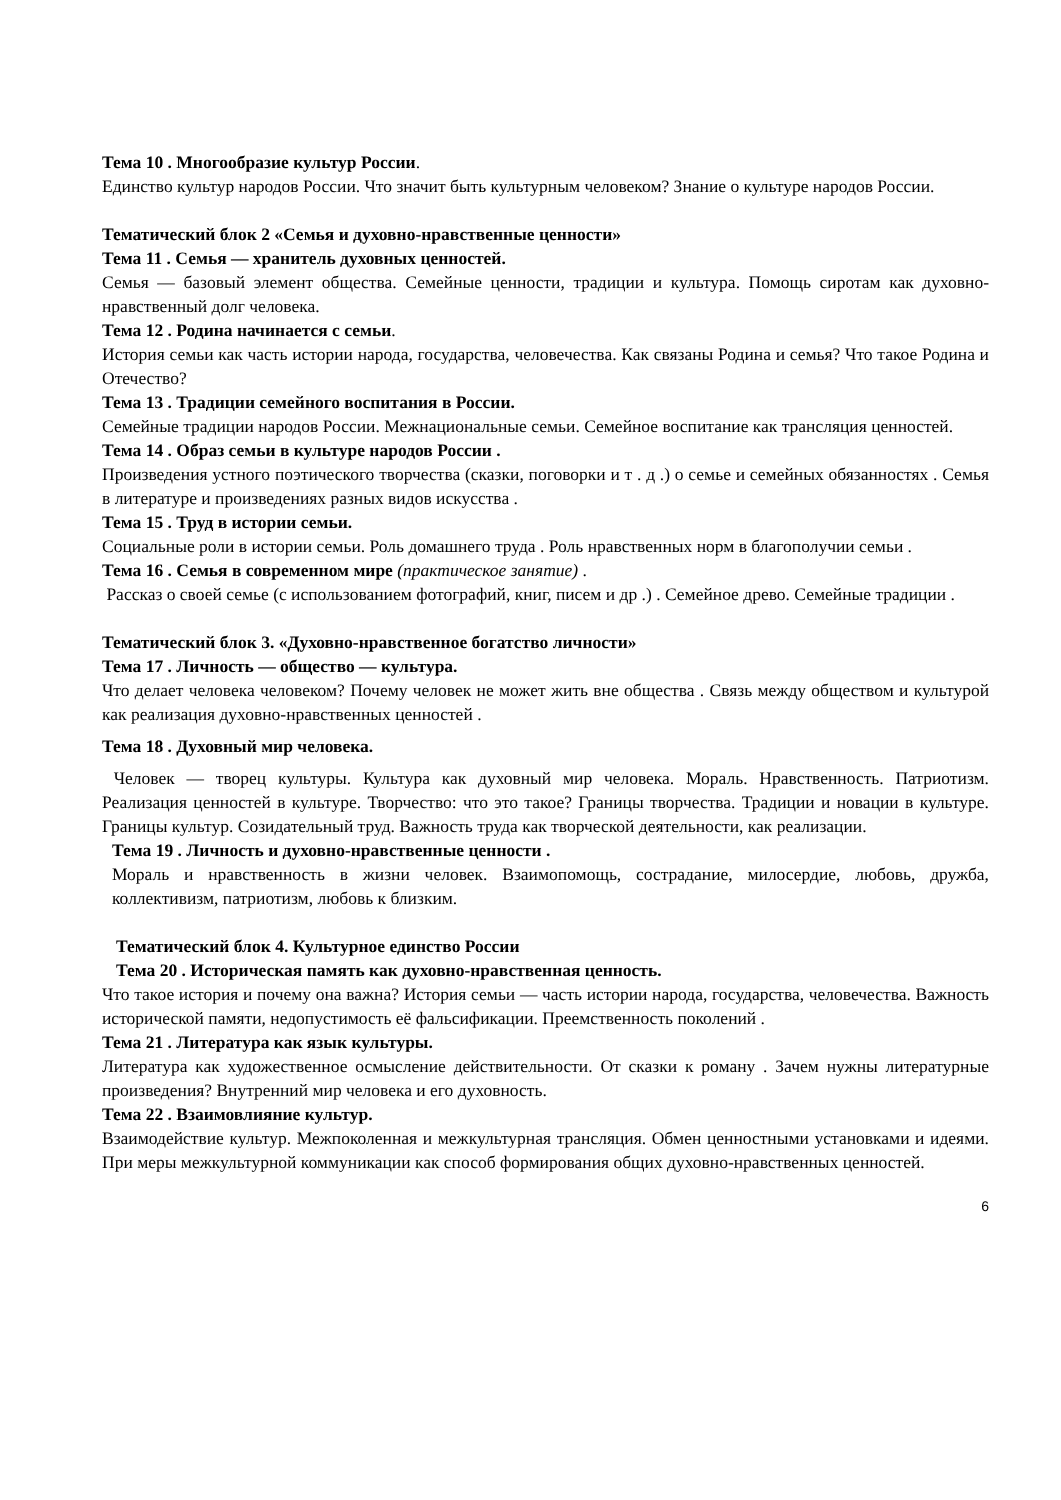Тема 10 . Многообразие культур России.
Единство культур народов России. Что значит быть культурным человеком? Знание о культуре народов России.
Тематический блок 2 «Семья и духовно-нравственные ценности»
Тема 11 . Семья — хранитель духовных ценностей.
Семья — базовый элемент общества. Семейные ценности, традиции и культура. Помощь сиротам как духовно-нравственный долг человека.
Тема 12 . Родина начинается с семьи.
История семьи как часть истории народа, государства, человечества. Как связаны Родина и семья? Что такое Родина и Отечество?
Тема 13 . Традиции семейного воспитания в России.
Семейные традиции народов России. Межнациональные семьи. Семейное воспитание как трансляция ценностей.
Тема 14 . Образ семьи в культуре народов России .
Произведения устного поэтического творчества (сказки, поговорки и т . д .) о семье и семейных обязанностях . Семья в литературе и произведениях разных видов искусства .
Тема 15 . Труд в истории семьи.
Социальные роли в истории семьи. Роль домашнего труда . Роль нравственных норм в благополучии семьи .
Тема 16 . Семья в современном мире (практическое занятие) .
Рассказ о своей семье (с использованием фотографий, книг, писем и др .) . Семейное древо. Семейные традиции .
Тематический блок 3. «Духовно-нравственное богатство личности»
Тема 17 . Личность — общество — культура.
Что делает человека человеком? Почему человек не может жить вне общества . Связь между обществом и культурой как реализация духовно-нравственных ценностей .
Тема 18 . Духовный мир человека.
Человек — творец культуры. Культура как духовный мир человека. Мораль. Нравственность. Патриотизм. Реализация ценностей в культуре. Творчество: что это такое? Границы творчества. Традиции и новации в культуре. Границы культур. Созидательный труд. Важность труда как творческой деятельности, как реализации.
Тема 19 . Личность и духовно-нравственные ценности .
Мораль и нравственность в жизни человек. Взаимопомощь, сострадание, милосердие, любовь, дружба, коллективизм, патриотизм, любовь к близким.
Тематический блок 4. Культурное единство России
Тема 20 . Историческая память как духовно-нравственная ценность.
Что такое история и почему она важна? История семьи — часть истории народа, государства, человечества. Важность исторической памяти, недопустимость её фальсификации. Преемственность поколений .
Тема 21 . Литература как язык культуры.
Литература как художественное осмысление действительности. От сказки к роману . Зачем нужны литературные произведения? Внутренний мир человека и его духовность.
Тема 22 . Взаимовлияние культур.
Взаимодействие культур. Межпоколенная и межкультурная трансляция. Обмен ценностными установками и идеями. При меры межкультурной коммуникации как способ формирования общих духовно-нравственных ценностей.
6